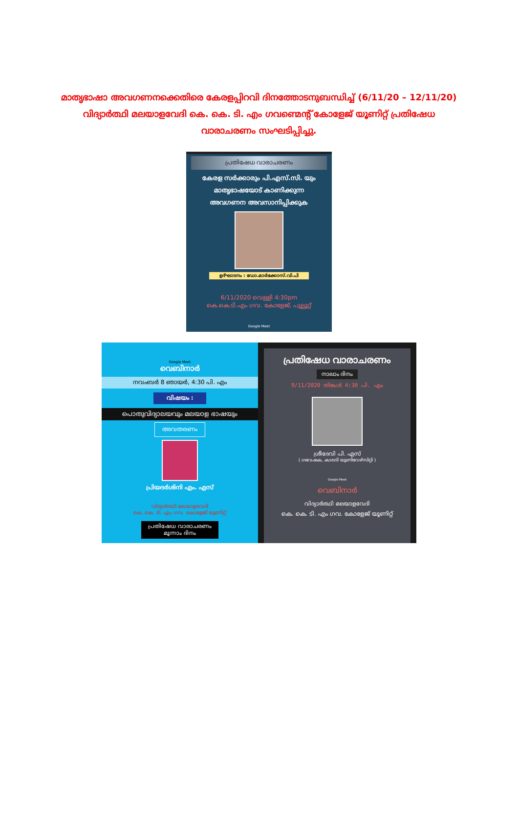മാതൃഭാഷാ അവഗണനക്കെതിരെ കേരളപ്പിറവി ദിനത്തോടനുബന്ധിച്ച് (6/11/20 – 12/11/20) വിദ്യാർത്ഥി മലയാളവേദി കെ. കെ. ടി. എം ഗവണ്മെന്റ് കോളേജ് യൂണിറ്റ് പ്രതിഷേധ വാരാചരണം സംഘടിപ്പിച്ചു.
പ്രതിഷേധ വാരാചരണം
കേരള സർക്കാരും പി.എസ്.സി. യും
മാതൃഭാഷയോട് കാണിക്കുന്ന
അവഗണന അവസാനിപ്പിക്കുക
ഉദ്ഘാടനം : ഡോ.മാർക്കോസ്.വി.പി
6/11/2020 വെള്ളി 4:30pm
കെ.കെ.ടി.എം ഗവ. കോളേജ്, പുല്ലൂറ്റ്
Google Meet
Google Meet
വെബിനാർ
നവംബർ 8 ഞായർ, 4:30 പി. എം
വിഷയം :
പൊതുവിദ്യാലയവും മലയാള ഭാഷയും
അവതരണം
പ്രിയദർശിനി എം. എസ്
വിദ്യാർത്ഥി മലയാളവേദി
കെ. കെ. ടി. എം ഗവ. കോളേജ് യൂണിറ്റ്
പ്രതിഷേധ വാരാചരണം
മൂന്നാം ദിനം
പ്രതിഷേധ വാരാചരണം
നാലാം ദിനം
9/11/2020 തിങ്കൾ 4:30 പി. എം
ശ്രീദേവി പി. എസ്
( ഗവേഷക, കാലടി യൂണിവേഴ്സിറ്റി )
Google Meet
വെബിനാർ
വിദ്യാർത്ഥി മലയാളവേദി
കെ. കെ. ടി. എം ഗവ. കോളേജ് യൂണിറ്റ്